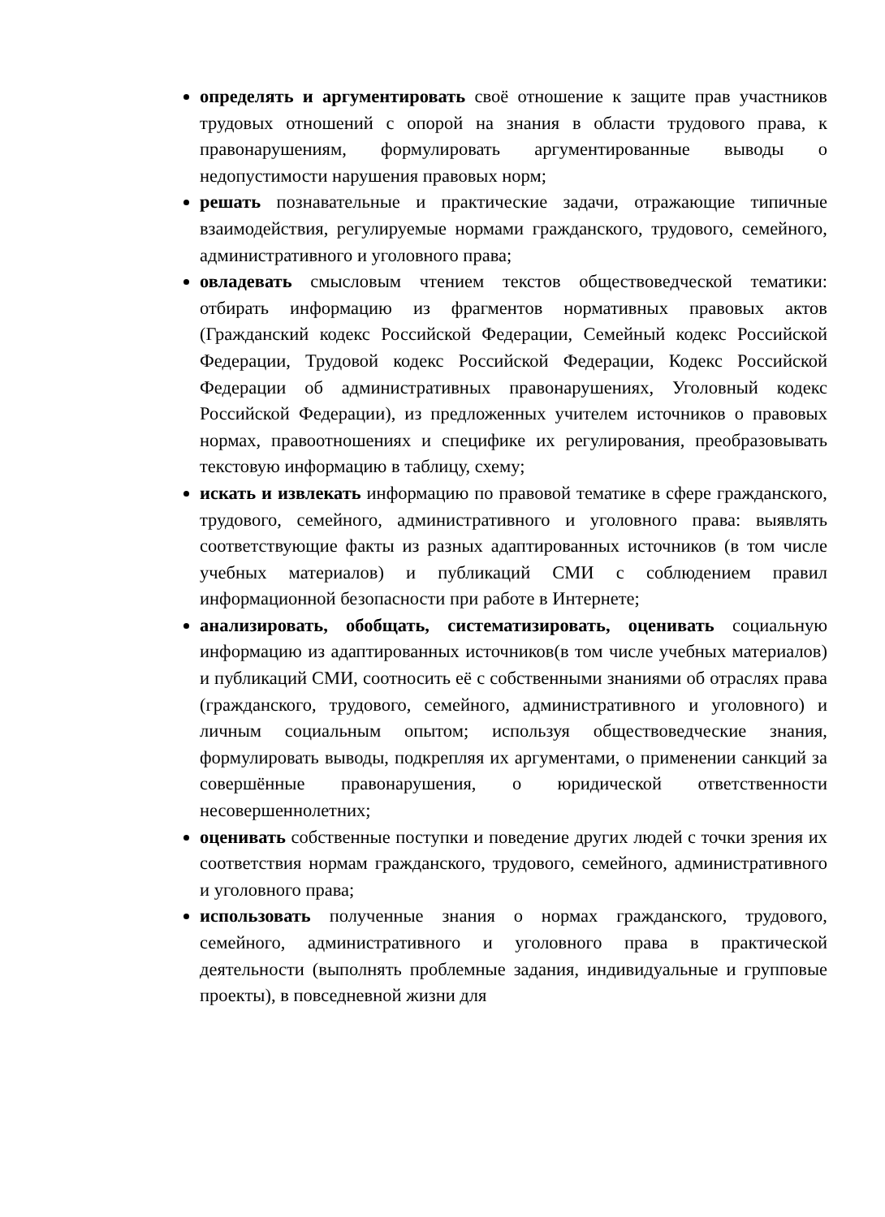определять и аргументировать своё отношение к защите прав участников трудовых отношений с опорой на знания в области трудового права, к правонарушениям, формулировать аргументированные выводы о недопустимости нарушения правовых норм;
решать познавательные и практические задачи, отражающие типичные взаимодействия, регулируемые нормами гражданского, трудового, семейного, административного и уголовного права;
овладевать смысловым чтением текстов обществоведческой тематики: отбирать информацию из фрагментов нормативных правовых актов (Гражданский кодекс Российской Федерации, Семейный кодекс Российской Федерации, Трудовой кодекс Российской Федерации, Кодекс Российской Федерации об административных правонарушениях, Уголовный кодекс Российской Федерации), из предложенных учителем источников о правовых нормах, правоотношениях и специфике их регулирования, преобразовывать текстовую информацию в таблицу, схему;
искать и извлекать информацию по правовой тематике в сфере гражданского, трудового, семейного, административного и уголовного права: выявлять соответствующие факты из разных адаптированных источников (в том числе учебных материалов) и публикаций СМИ с соблюдением правил информационной безопасности при работе в Интернете;
анализировать, обобщать, систематизировать, оценивать социальную информацию из адаптированных источников(в том числе учебных материалов) и публикаций СМИ, соотносить её с собственными знаниями об отраслях права (гражданского, трудового, семейного, административного и уголовного) и личным социальным опытом; используя обществоведческие знания, формулировать выводы, подкрепляя их аргументами, о применении санкций за совершённые правонарушения, о юридической ответственности несовершеннолетних;
оценивать собственные поступки и поведение других людей с точки зрения их соответствия нормам гражданского, трудового, семейного, административного и уголовного права;
использовать полученные знания о нормах гражданского, трудового, семейного, административного и уголовного права в практической деятельности (выполнять проблемные задания, индивидуальные и групповые проекты), в повседневной жизни для